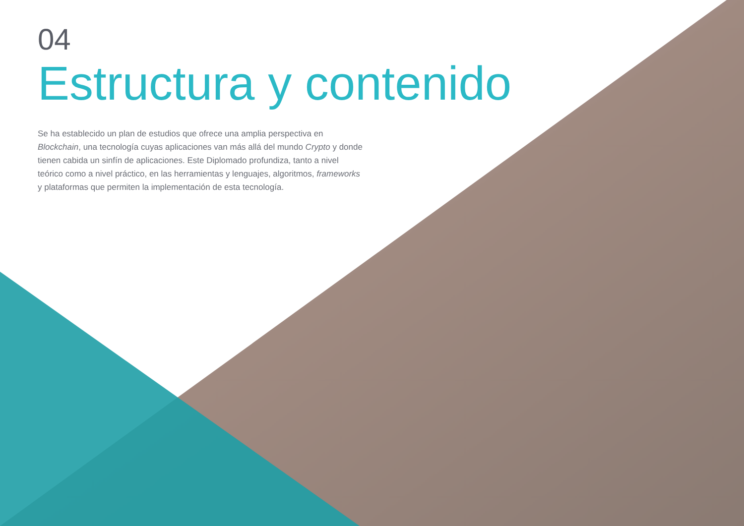04
Estructura y contenido
Se ha establecido un plan de estudios que ofrece una amplia perspectiva en Blockchain, una tecnología cuyas aplicaciones van más allá del mundo Crypto y donde tienen cabida un sinfín de aplicaciones. Este Diplomado profundiza, tanto a nivel teórico como a nivel práctico, en las herramientas y lenguajes, algoritmos, frameworks y plataformas que permiten la implementación de esta tecnología.